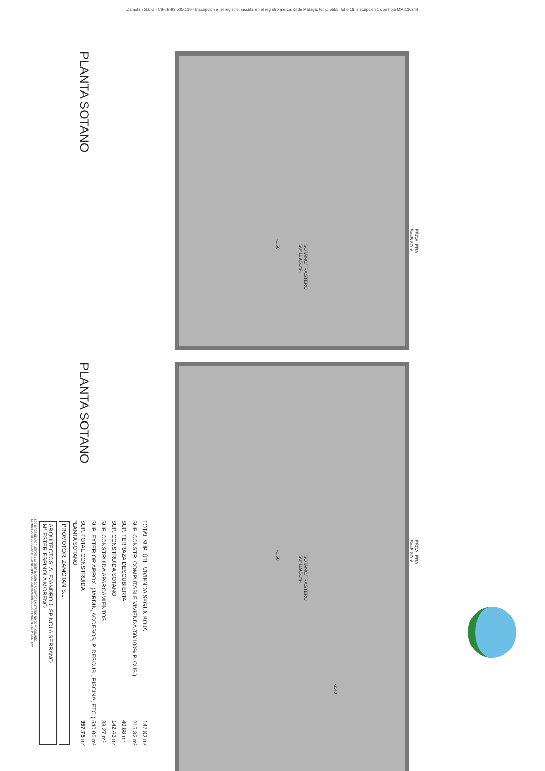Zamotán S.L.U - CIF: B-93.505.139 - Inscripción el el registro: inscrita en el registro mercantil de Málaga, tomo 5555, folio 16, inscripción 1 con hoja MA-136244
PLANTA SOTANO
PLANTA SOTANO
SOTANO/TRASTERO
Su=119.51m².
-1.50
ESCALERA
Su=5.87m².
SOTANO/TRASTERO
Su=119.51m².
-1.50
ESCALERA
Su=5.87m².
-2.40
| TOTAL SUP. ÚTIL VIVIENDA SEGUN BOJA | 187.82 m² |
| SUP. CONSTR. COMPUTABLE VIVIENDA (50/100% P. CUB.) | 215.32 m² |
| SUP. TERRAZA DESCUBIERTA | 40.88 m² |
| SUP. CONSTRUIDA SOTANO | 142.43 m² |
| SUP. CONSTRUIDA APARCAMIENTOS | 38.27 m² |
| SUP. EXTERIOR APROX. (JARDIN, ACCESOS, P. DESCUB., PISCINA, ETC.) | 540.00 m² |
| SUP. TOTAL CONSTRUIDA | 357.75 m² |
PLANTA SOTANO
PROMOTOR: ZAMOTAN S.L.
ARQUITECTOS: ALEJANDRO J. SPINOLA SERRANO
Mª ESTER ESPINOLA MORENO
LOS GIROS DE LAS PUERTAS Y LA DISTRIBUCION DE APARATOS SANITARIOS NO ES VINCULANTE.
EL MOBILIARIO ES SOLO A TITULO INFORMATIVO. LA DIMENSION DE LOS PILARES NO ES PRECEPTIVA